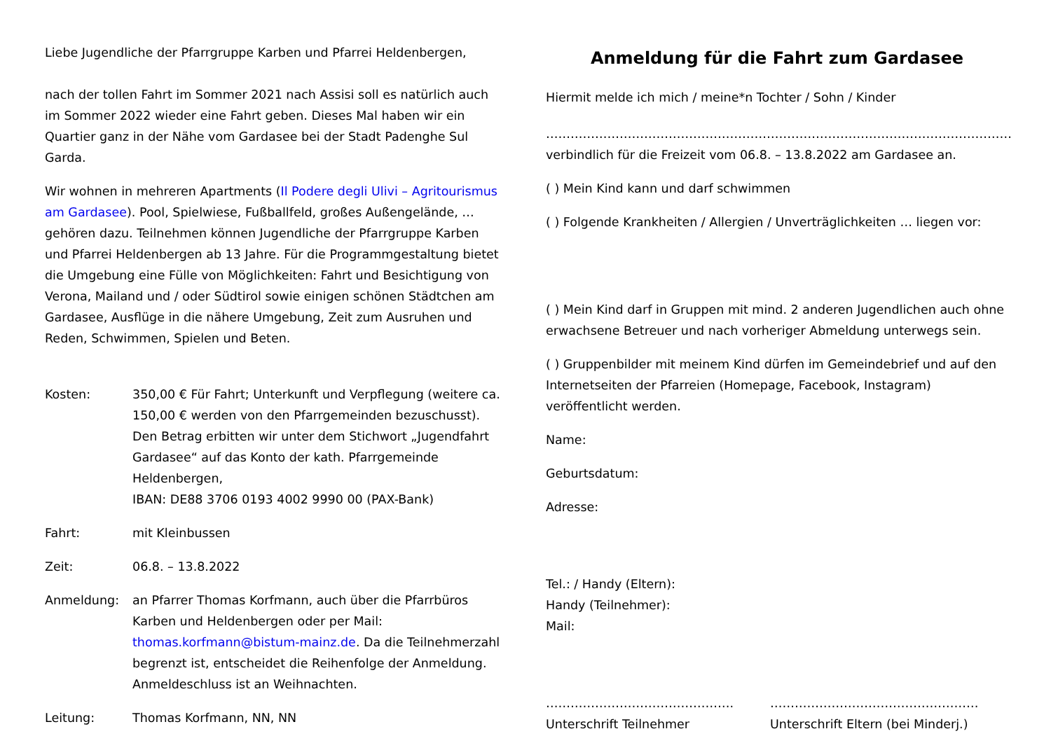Liebe Jugendliche der Pfarrgruppe Karben und Pfarrei Heldenbergen,
nach der tollen Fahrt im Sommer 2021 nach Assisi soll es natürlich auch im Sommer 2022 wieder eine Fahrt geben. Dieses Mal haben wir ein Quartier ganz in der Nähe vom Gardasee bei der Stadt Padenghe Sul Garda.
Wir wohnen in mehreren Apartments (Il Podere degli Ulivi – Agritourismus am Gardasee). Pool, Spielwiese, Fußballfeld, großes Außengelände, … gehören dazu. Teilnehmen können Jugendliche der Pfarrgruppe Karben und Pfarrei Heldenbergen ab 13 Jahre. Für die Programmgestaltung bietet die Umgebung eine Fülle von Möglichkeiten: Fahrt und Besichtigung von Verona, Mailand und / oder Südtirol sowie einigen schönen Städtchen am Gardasee, Ausflüge in die nähere Umgebung, Zeit zum Ausruhen und Reden, Schwimmen, Spielen und Beten.
Kosten: 350,00 € Für Fahrt; Unterkunft und Verpflegung (weitere ca. 150,00 € werden von den Pfarrgemeinden bezuschusst). Den Betrag erbitten wir unter dem Stichwort „Jugendfahrt Gardasee“ auf das Konto der kath. Pfarrgemeinde Heldenbergen,
IBAN: DE88 3706 0193 4002 9990 00 (PAX-Bank)
Fahrt: mit Kleinbussen
Zeit: 06.8. – 13.8.2022
Anmeldung: an Pfarrer Thomas Korfmann, auch über die Pfarrbüros Karben und Heldenbergen oder per Mail: thomas.korfmann@bistum-mainz.de. Da die Teilnehmerzahl begrenzt ist, entscheidet die Reihenfolge der Anmeldung. Anmeldeschluss ist an Weihnachten.
Leitung: Thomas Korfmann, NN, NN
Anmeldung für die Fahrt zum Gardasee
Hiermit melde ich mich / meine*n Tochter / Sohn / Kinder
……………………………………………………………………………………………………
verbindlich für die Freizeit vom 06.8. – 13.8.2022 am Gardasee an.
( ) Mein Kind kann und darf schwimmen
( ) Folgende Krankheiten / Allergien / Unverträglichkeiten … liegen vor:
( ) Mein Kind darf in Gruppen mit mind. 2 anderen Jugendlichen auch ohne erwachsene Betreuer und nach vorheriger Abmeldung unterwegs sein.
( ) Gruppenbilder mit meinem Kind dürfen im Gemeindebrief und auf den Internetseiten der Pfarreien (Homepage, Facebook, Instagram) veröffentlicht werden.
Name:
Geburtsdatum:
Adresse:
Tel.: / Handy (Eltern):
Handy (Teilnehmer):
Mail:
……………………………………….
Unterschrift Teilnehmer
……………………………………………
Unterschrift Eltern (bei Minderj.)